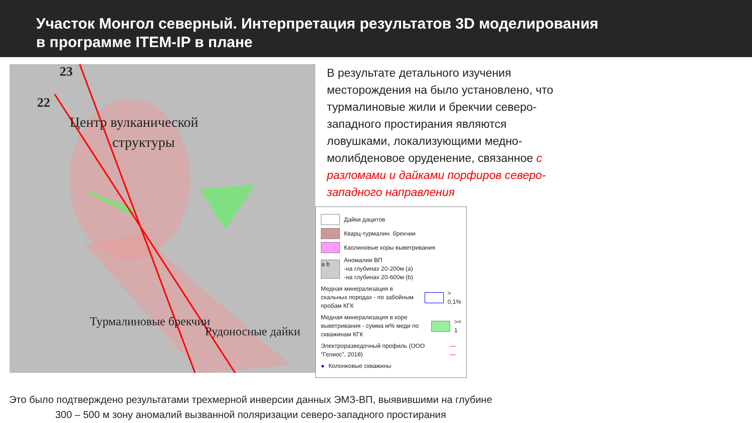Участок Монгол северный. Интерпретация результатов 3D моделирования
в программе ITEM-IP в плане
23
22
Центр вулканической
структуры
Турмалиновые брекчии
Рудоносные дайки
В результате детального изучения месторождения на было установлено, что турмалиновые жили и брекчии северо-западного простирания являются ловушками, локализующими медно-молибденовое оруденение, связанное с разломами и дайками порфиров северо-западного направления
Дайки дацитов
Кварц-турмалин. брекчии
Каолиновые коры выветривания
a b Аномалии ВП
-на глубинах 20-200м (а)
-на глубинах 20-600м (b)
Медная минерализация в скальных породах - по забойным пробам КГК > 0,1%
Медная минерализация в коре выветривания - сумма м% меди по скважинам КГК >= 1
Электроразведочный профиль (ООО “Гелиос”, 2018) — —
● Колонковые скважины
Это было подтверждено результатами трехмерной инверсии данных ЭМЗ-ВП, выявившими на глубине
300 – 500 м зону аномалий вызванной поляризации северо-западного простирания